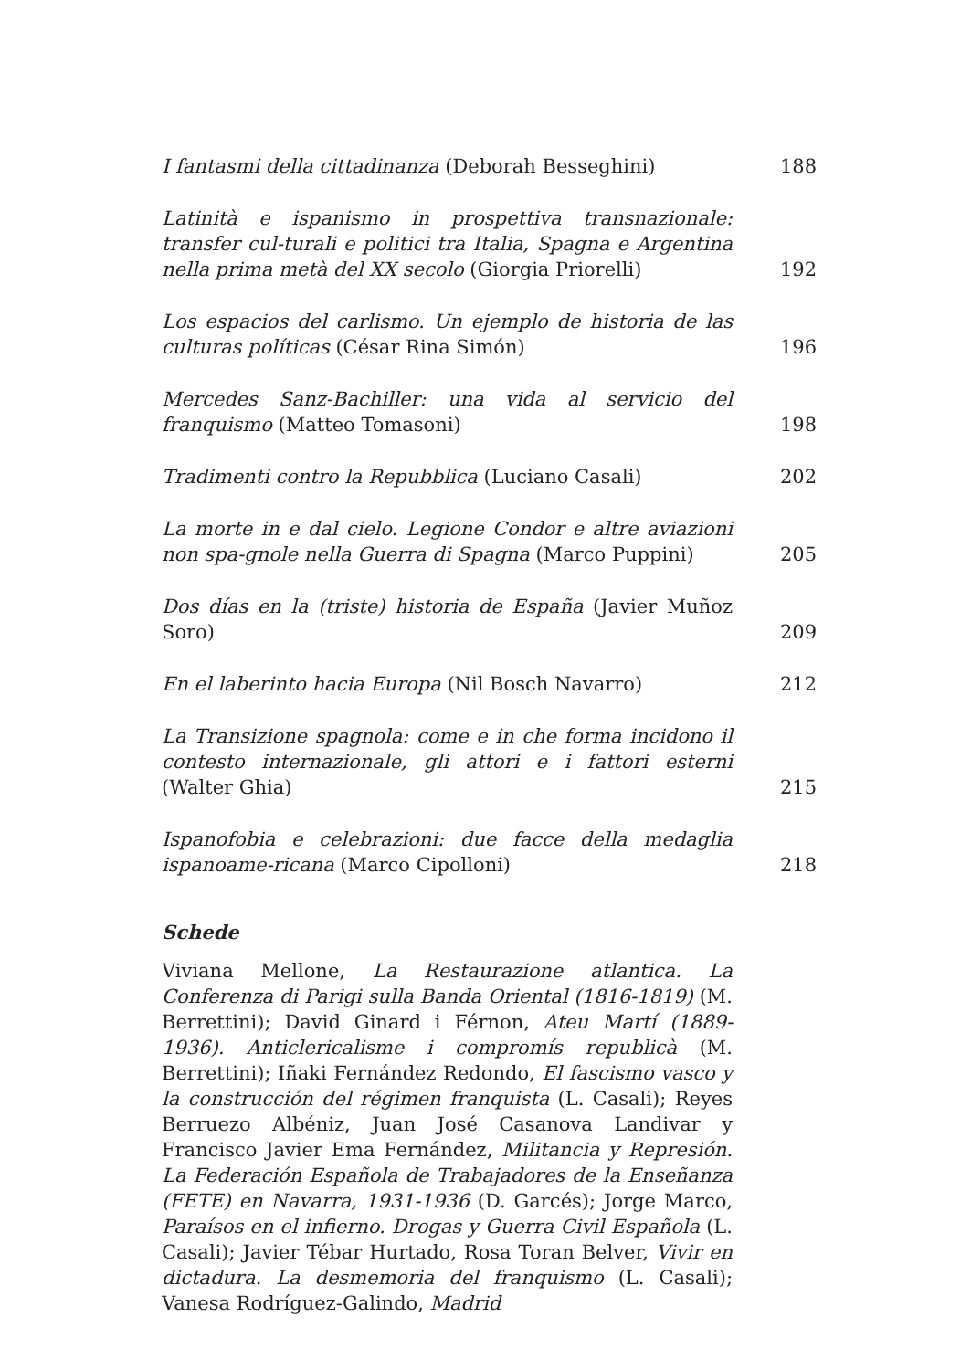I fantasmi della cittadinanza (Deborah Besseghini)
188
Latinità e ispanismo in prospettiva transnazionale: transfer cul-turali e politici tra Italia, Spagna e Argentina nella prima metà del XX secolo (Giorgia Priorelli)
192
Los espacios del carlismo. Un ejemplo de historia de las culturas políticas (César Rina Simón)
196
Mercedes Sanz-Bachiller: una vida al servicio del franquismo (Matteo Tomasoni)
198
Tradimenti contro la Repubblica (Luciano Casali)
202
La morte in e dal cielo. Legione Condor e altre aviazioni non spa-gnole nella Guerra di Spagna (Marco Puppini)
205
Dos días en la (triste) historia de España (Javier Muñoz Soro)
209
En el laberinto hacia Europa (Nil Bosch Navarro)
212
La Transizione spagnola: come e in che forma incidono il contesto internazionale, gli attori e i fattori esterni (Walter Ghia)
215
Ispanofobia e celebrazioni: due facce della medaglia ispanoame-ricana (Marco Cipolloni)
218
Schede
Viviana Mellone, La Restaurazione atlantica. La Conferenza di Parigi sulla Banda Oriental (1816-1819) (M. Berrettini); David Ginard i Férnon, Ateu Martí (1889-1936). Anticlericalisme i compromís republicà (M. Berrettini); Iñaki Fernández Redondo, El fascismo vasco y la construcción del régimen franquista (L. Casali); Reyes Berruezo Albéniz, Juan José Casanova Landivar y Francisco Javier Ema Fernández, Militancia y Represión. La Federación Española de Trabajadores de la Enseñanza (FETE) en Navarra, 1931-1936 (D. Garcés); Jorge Marco, Paraísos en el infierno. Drogas y Guerra Civil Española (L. Casali); Javier Tébar Hurtado, Rosa Toran Belver, Vivir en dictadura. La desmemoria del franquismo (L. Casali); Vanesa Rodríguez-Galindo, Madrid